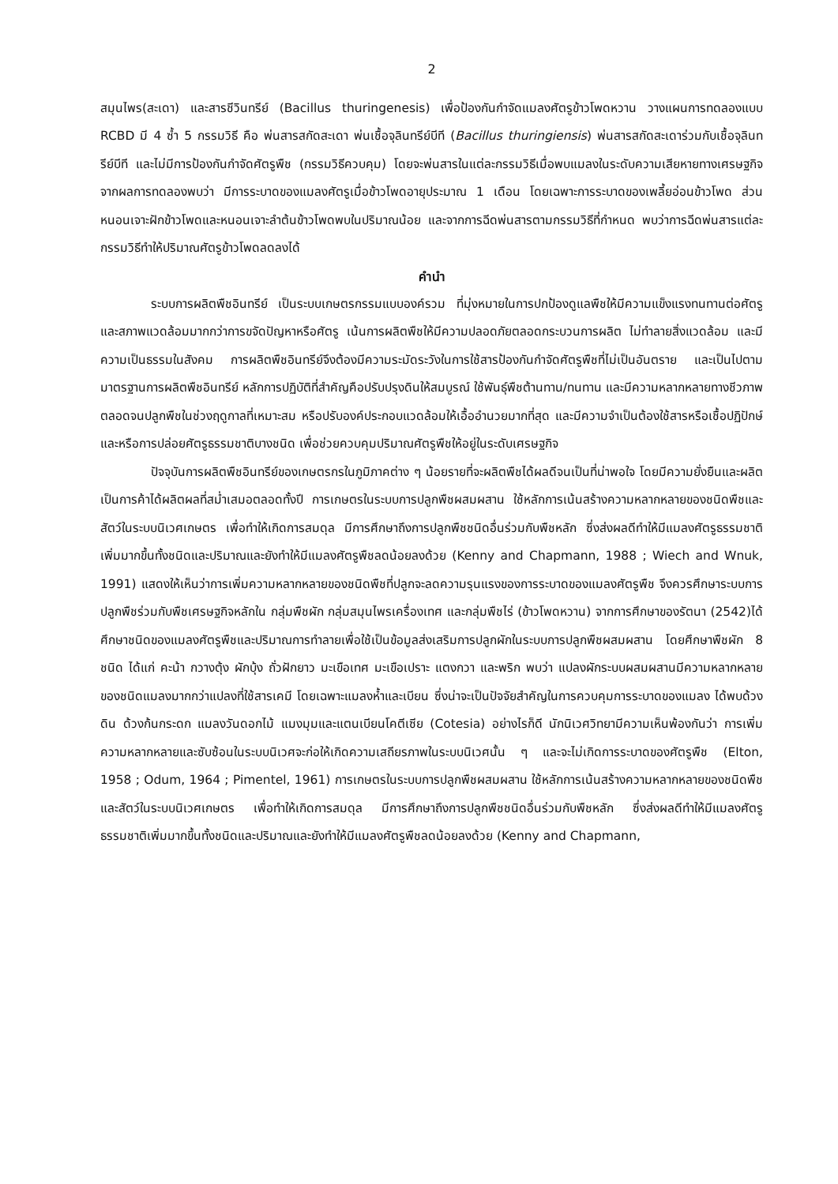2
สมุนไพร(สะเดา) และสารชีวินทรีย์ (Bacillus thuringenesis) เพื่อป้องกันกำจัดแมลงศัตรูข้าวโพดหวาน วางแผนการทดลองแบบ RCBD มี 4 ซ้ำ 5 กรรมวิธี คือ พ่นสารสกัดสะเดา พ่นเชื้อจุลินทรีย์บีที (Bacillus thuringiensis) พ่นสารสกัดสะเดาร่วมกับเชื้อจุลินทรีย์บีที และไม่มีการป้องกันกำจัดศัตรูพืช (กรรมวิธีควบคุม) โดยจะพ่นสารในแต่ละกรรมวิธีเมื่อพบแมลงในระดับความเสียหายทางเศรษฐกิจ จากผลการทดลองพบว่า มีการระบาดของแมลงศัตรูเมื่อข้าวโพดอายุประมาณ 1 เดือน โดยเฉพาะการระบาดของเพลี้ยอ่อนข้าวโพด ส่วนหนอนเจาะฝักข้าวโพดและหนอนเจาะลำต้นข้าวโพดพบในปริมาณน้อย และจากการฉีดพ่นสารตามกรรมวิธีที่กำหนด พบว่าการฉีดพ่นสารแต่ละกรรมวิธีทำให้ปริมาณศัตรูข้าวโพดลดลงได้
คำนำ
ระบบการผลิตพืชอินทรีย์ เป็นระบบเกษตรกรรมแบบองค์รวม ที่มุ่งหมายในการปกป้องดูแลพืชให้มีความแข็งแรงทนทานต่อศัตรูและสภาพแวดล้อมมากกว่าการขจัดปัญหาหรือศัตรู เน้นการผลิตพืชให้มีความปลอดภัยตลอดกระบวนการผลิต ไม่ทำลายสิ่งแวดล้อม และมีความเป็นธรรมในสังคม การผลิตพืชอินทรีย์จึงต้องมีความระมัดระวังในการใช้สารป้องกันกำจัดศัตรูพืชที่ไม่เป็นอันตราย และเป็นไปตามมาตรฐานการผลิตพืชอินทรีย์ หลักการปฏิบัติที่สำคัญคือปรับปรุงดินให้สมบูรณ์ ใช้พันธุ์พืชต้านทาน/ทนทาน และมีความหลากหลายทางชีวภาพ ตลอดจนปลูกพืชในช่วงฤดูกาลที่เหมาะสม หรือปรับองค์ประกอบแวดล้อมให้เอื้ออำนวยมากที่สุด และมีความจำเป็นต้องใช้สารหรือเชื้อปฏิปักษ์และหรือการปล่อยศัตรูธรรมชาติบางชนิด เพื่อช่วยควบคุมปริมาณศัตรูพืชให้อยู่ในระดับเศรษฐกิจ
ปัจจุบันการผลิตพืชอินทรีย์ของเกษตรกรในภูมิภาคต่าง ๆ น้อยรายที่จะผลิตพืชได้ผลดีจนเป็นที่น่าพอใจ โดยมีความยั่งยืนและผลิตเป็นการค้าได้ผลิตผลที่สม่ำเสมอตลอดทั้งปี การเกษตรในระบบการปลูกพืชผสมผสาน ใช้หลักการเน้นสร้างความหลากหลายของชนิดพืชและสัตว์ในระบบนิเวศเกษตร เพื่อทำให้เกิดการสมดุล มีการศึกษาถึงการปลูกพืชชนิดอื่นร่วมกับพืชหลัก ซึ่งส่งผลดีทำให้มีแมลงศัตรูธรรมชาติเพิ่มมากขึ้นทั้งชนิดและปริมาณและยังทำให้มีแมลงศัตรูพืชลดน้อยลงด้วย (Kenny and Chapmann, 1988 ; Wiech and Wnuk, 1991) แสดงให้เห็นว่าการเพิ่มความหลากหลายของชนิดพืชที่ปลูกจะลดความรุนแรงของการระบาดของแมลงศัตรูพืช จึงควรศึกษาระบบการปลูกพืชร่วมกับพืชเศรษฐกิจหลักใน กลุ่มพืชผัก กลุ่มสมุนไพรเครื่องเทศ และกลุ่มพืชไร่ (ข้าวโพดหวาน) จากการศึกษาของรัตนา (2542)ได้ศึกษาชนิดของแมลงศัตรูพืชและปริมาณการทำลายเพื่อใช้เป็นข้อมูลส่งเสริมการปลูกผักในระบบการปลูกพืชผสมผสาน โดยศึกษาพืชผัก 8 ชนิด ได้แก่ คะน้า กวางตุ้ง ผักบุ้ง ถั่วฝักยาว มะเขือเทศ มะเขือเปราะ แตงกวา และพริก พบว่า แปลงผักระบบผสมผสานมีความหลากหลายของชนิดแมลงมากกว่าแปลงที่ใช้สารเคมี โดยเฉพาะแมลงห้ำและเบียน ซึ่งน่าจะเป็นปัจจัยสำคัญในการควบคุมการระบาดของแมลง ได้พบด้วงดิน ด้วงก้นกระดก แมลงวันดอกไม้ แมงมุมและแตนเบียนโคตีเซีย (Cotesia) อย่างไรก็ดี นักนิเวศวิทยามีความเห็นพ้องกันว่า การเพิ่มความหลากหลายและซับซ้อนในระบบนิเวศจะก่อให้เกิดความเสถียรภาพในระบบนิเวศนั้น ๆ และจะไม่เกิดการระบาดของศัตรูพืช (Elton, 1958 ; Odum, 1964 ; Pimentel, 1961) การเกษตรในระบบการปลูกพืชผสมผสาน ใช้หลักการเน้นสร้างความหลากหลายของชนิดพืชและสัตว์ในระบบนิเวศเกษตร เพื่อทำให้เกิดการสมดุล มีการศึกษาถึงการปลูกพืชชนิดอื่นร่วมกับพืชหลัก ซึ่งส่งผลดีทำให้มีแมลงศัตรูธรรมชาติเพิ่มมากขึ้นทั้งชนิดและปริมาณและยังทำให้มีแมลงศัตรูพืชลดน้อยลงด้วย (Kenny and Chapmann,